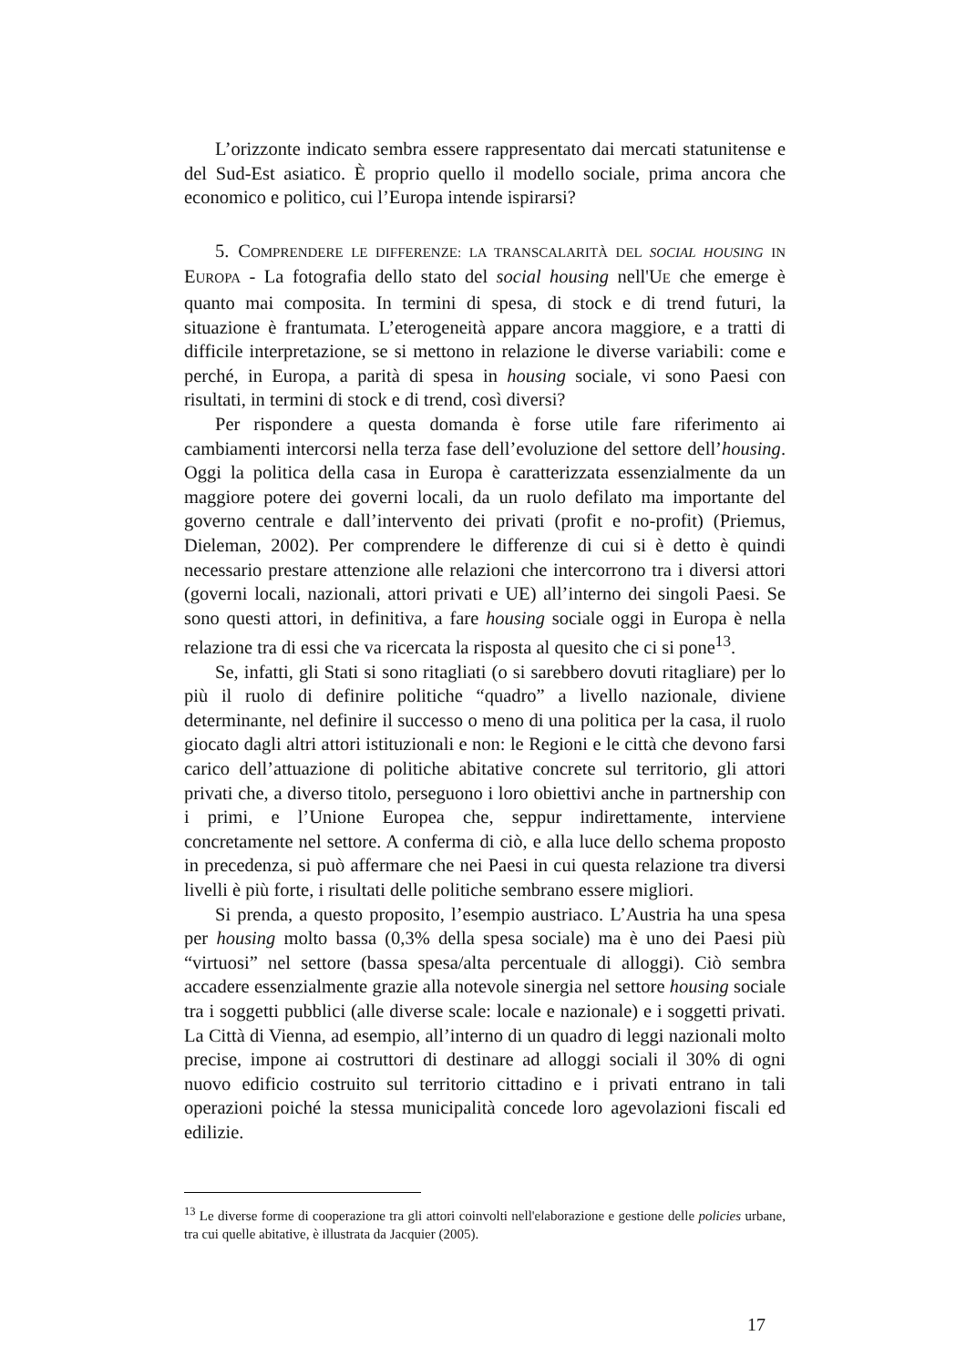L’orizzonte indicato sembra essere rappresentato dai mercati statunitense e del Sud-Est asiatico. È proprio quello il modello sociale, prima ancora che economico e politico, cui l’Europa intende ispirarsi?
5. COMPRENDERE LE DIFFERENZE: LA TRANSCALARITÀ DEL SOCIAL HOUSING IN EUROPA - La fotografia dello stato del social housing nell'UE che emerge è quanto mai composita. In termini di spesa, di stock e di trend futuri, la situazione è frantumata. L’eterogeneità appare ancora maggiore, e a tratti di difficile interpretazione, se si mettono in relazione le diverse variabili: come e perché, in Europa, a parità di spesa in housing sociale, vi sono Paesi con risultati, in termini di stock e di trend, così diversi?
Per rispondere a questa domanda è forse utile fare riferimento ai cambiamenti intercorsi nella terza fase dell’evoluzione del settore dell’housing. Oggi la politica della casa in Europa è caratterizzata essenzialmente da un maggiore potere dei governi locali, da un ruolo defilato ma importante del governo centrale e dall’intervento dei privati (profit e no-profit) (Priemus, Dieleman, 2002). Per comprendere le differenze di cui si è detto è quindi necessario prestare attenzione alle relazioni che intercorrono tra i diversi attori (governi locali, nazionali, attori privati e UE) all’interno dei singoli Paesi. Se sono questi attori, in definitiva, a fare housing sociale oggi in Europa è nella relazione tra di essi che va ricercata la risposta al quesito che ci si pone<sup>13</sup>.
Se, infatti, gli Stati si sono ritagliati (o si sarebbero dovuti ritagliare) per lo più il ruolo di definire politiche “quadro” a livello nazionale, diviene determinante, nel definire il successo o meno di una politica per la casa, il ruolo giocato dagli altri attori istituzionali e non: le Regioni e le città che devono farsi carico dell’attuazione di politiche abitative concrete sul territorio, gli attori privati che, a diverso titolo, perseguono i loro obiettivi anche in partnership con i primi, e l’Unione Europea che, seppur indirettamente, interviene concretamente nel settore. A conferma di ciò, e alla luce dello schema proposto in precedenza, si può affermare che nei Paesi in cui questa relazione tra diversi livelli è più forte, i risultati delle politiche sembrano essere migliori.
Si prenda, a questo proposito, l’esempio austriaco. L’Austria ha una spesa per housing molto bassa (0,3% della spesa sociale) ma è uno dei Paesi più “virtuosi” nel settore (bassa spesa/alta percentuale di alloggi). Ciò sembra accadere essenzialmente grazie alla notevole sinergia nel settore housing sociale tra i soggetti pubblici (alle diverse scale: locale e nazionale) e i soggetti privati. La Città di Vienna, ad esempio, all’interno di un quadro di leggi nazionali molto precise, impone ai costruttori di destinare ad alloggi sociali il 30% di ogni nuovo edificio costruito sul territorio cittadino e i privati entrano in tali operazioni poiché la stessa municipalità concede loro agevolazioni fiscali ed edilizie.
<sup>13</sup> Le diverse forme di cooperazione tra gli attori coinvolti nell'elaborazione e gestione delle policies urbane, tra cui quelle abitative, è illustrata da Jacquier (2005).
17